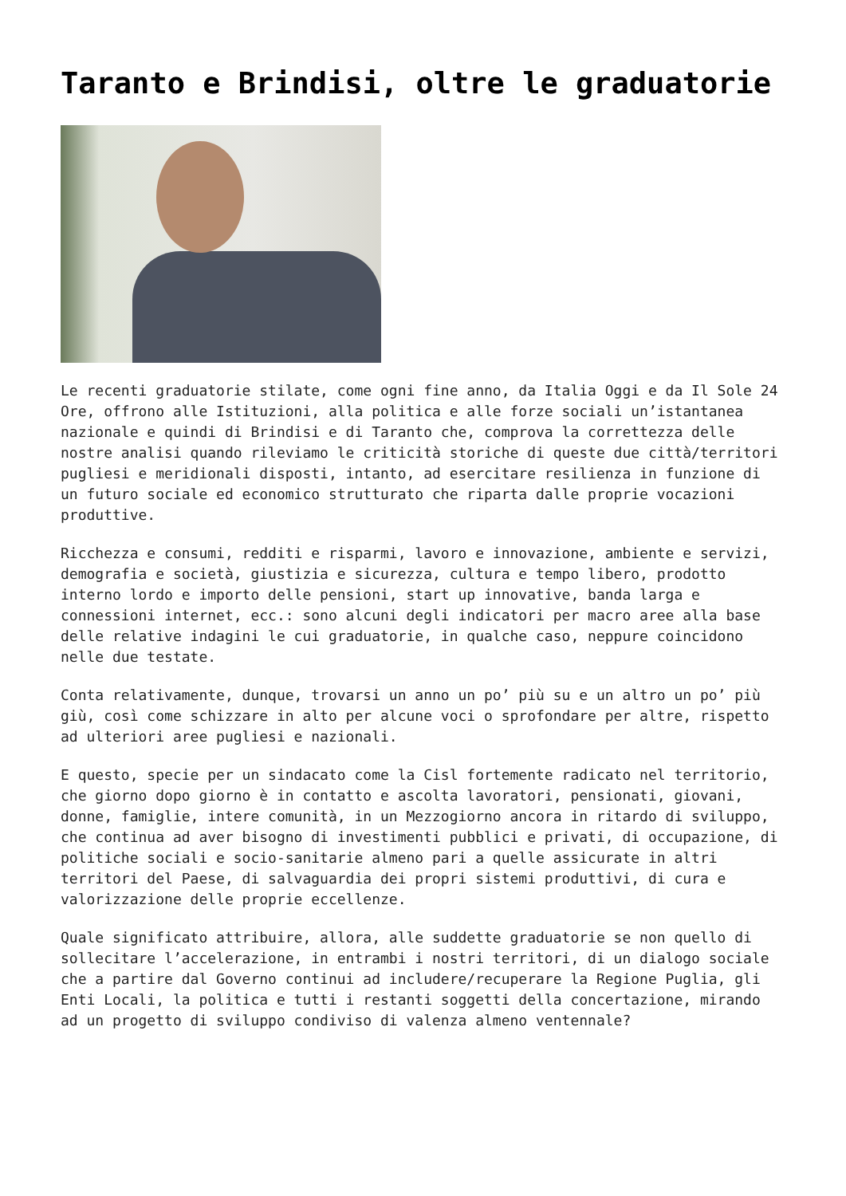Taranto e Brindisi, oltre le graduatorie
Le recenti graduatorie stilate, come ogni fine anno, da Italia Oggi e da Il Sole 24 Ore, offrono alle Istituzioni, alla politica e alle forze sociali un’istantanea nazionale e quindi di Brindisi e di Taranto che, comprova la correttezza delle nostre analisi quando rileviamo le criticità storiche di queste due città/territori pugliesi e meridionali disposti, intanto, ad esercitare resilienza in funzione di un futuro sociale ed economico strutturato che riparta dalle proprie vocazioni produttive.
Ricchezza e consumi, redditi e risparmi, lavoro e innovazione, ambiente e servizi, demografia e società, giustizia e sicurezza, cultura e tempo libero, prodotto interno lordo e importo delle pensioni, start up innovative, banda larga e connessioni internet, ecc.: sono alcuni degli indicatori per macro aree alla base delle relative indagini le cui graduatorie, in qualche caso, neppure coincidono nelle due testate.
Conta relativamente, dunque, trovarsi un anno un po’ più su e un altro un po’ più giù, così come schizzare in alto per alcune voci o sprofondare per altre, rispetto ad ulteriori aree pugliesi e nazionali.
E questo, specie per un sindacato come la Cisl fortemente radicato nel territorio, che giorno dopo giorno è in contatto e ascolta lavoratori, pensionati, giovani, donne, famiglie, intere comunità, in un Mezzogiorno ancora in ritardo di sviluppo, che continua ad aver bisogno di investimenti pubblici e privati, di occupazione, di politiche sociali e socio-sanitarie almeno pari a quelle assicurate in altri territori del Paese, di salvaguardia dei propri sistemi produttivi, di cura e valorizzazione delle proprie eccellenze.
Quale significato attribuire, allora, alle suddette graduatorie se non quello di sollecitare l’accelerazione, in entrambi i nostri territori, di un dialogo sociale che a partire dal Governo continui ad includere/recuperare la Regione Puglia, gli Enti Locali, la politica e tutti i restanti soggetti della concertazione, mirando ad un progetto di sviluppo condiviso di valenza almeno ventennale?